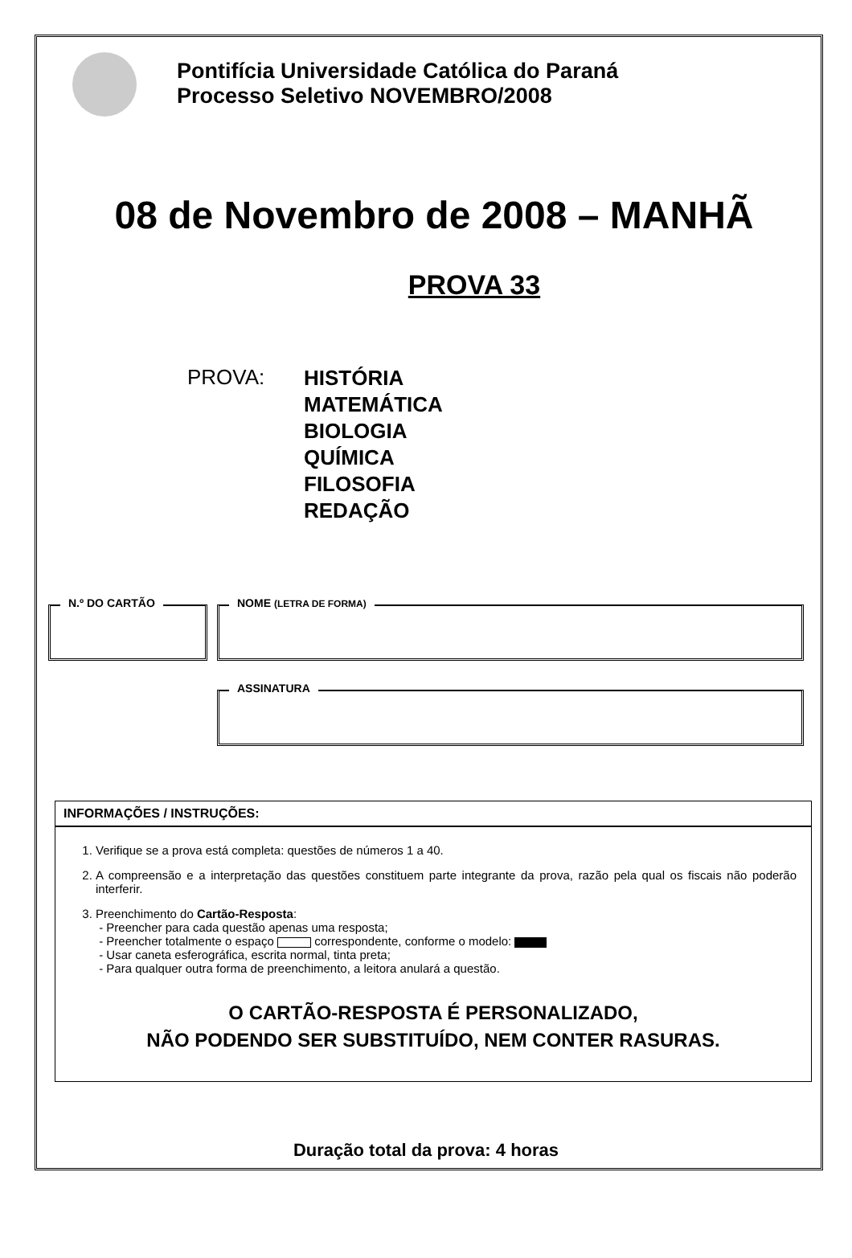Pontifícia Universidade Católica do Paraná
Processo Seletivo NOVEMBRO/2008
08 de Novembro de 2008 – MANHÃ
PROVA 33
PROVA:
HISTÓRIA
MATEMÁTICA
BIOLOGIA
QUÍMICA
FILOSOFIA
REDAÇÃO
N.º DO CARTÃO NOME (LETRA DE FORMA)
ASSINATURA
INFORMAÇÕES / INSTRUÇÕES:
1. Verifique se a prova está completa: questões de números 1 a 40.
2. A compreensão e a interpretação das questões constituem parte integrante da prova, razão pela qual os fiscais não poderão interferir.
3. Preenchimento do Cartão-Resposta:
- Preencher para cada questão apenas uma resposta;
- Preencher totalmente o espaço correspondente, conforme o modelo:
- Usar caneta esferográfica, escrita normal, tinta preta;
- Para qualquer outra forma de preenchimento, a leitora anulará a questão.
O CARTÃO-RESPOSTA É PERSONALIZADO,
NÃO PODENDO SER SUBSTITUÍDO, NEM CONTER RASURAS.
Duração total da prova: 4 horas